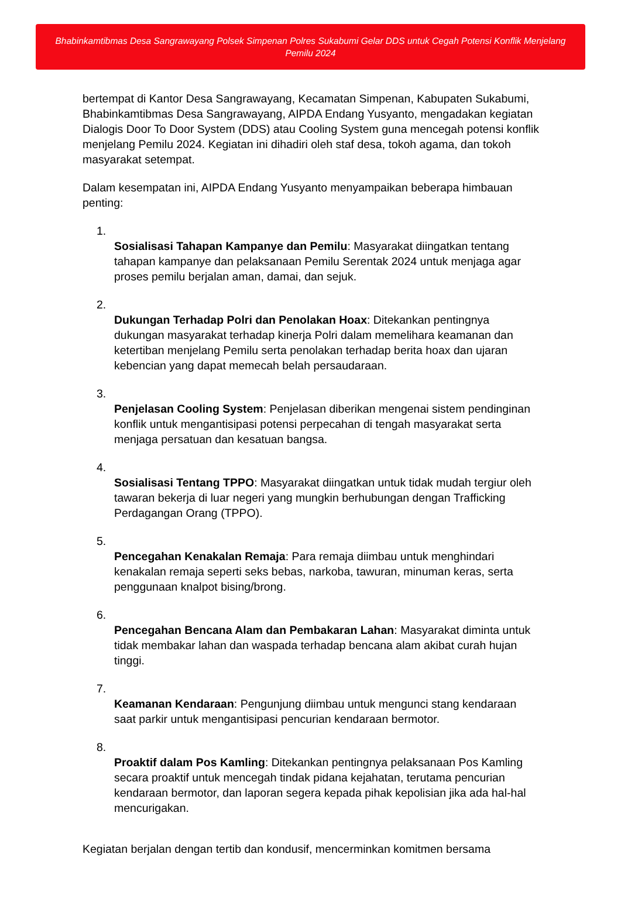Bhabinkamtibmas Desa Sangrawayang Polsek Simpenan Polres Sukabumi Gelar DDS untuk Cegah Potensi Konflik Menjelang Pemilu 2024
bertempat di Kantor Desa Sangrawayang, Kecamatan Simpenan, Kabupaten Sukabumi, Bhabinkamtibmas Desa Sangrawayang, AIPDA Endang Yusyanto, mengadakan kegiatan Dialogis Door To Door System (DDS) atau Cooling System guna mencegah potensi konflik menjelang Pemilu 2024. Kegiatan ini dihadiri oleh staf desa, tokoh agama, dan tokoh masyarakat setempat.
Dalam kesempatan ini, AIPDA Endang Yusyanto menyampaikan beberapa himbauan penting:
1.
Sosialisasi Tahapan Kampanye dan Pemilu: Masyarakat diingatkan tentang tahapan kampanye dan pelaksanaan Pemilu Serentak 2024 untuk menjaga agar proses pemilu berjalan aman, damai, dan sejuk.
2.
Dukungan Terhadap Polri dan Penolakan Hoax: Ditekankan pentingnya dukungan masyarakat terhadap kinerja Polri dalam memelihara keamanan dan ketertiban menjelang Pemilu serta penolakan terhadap berita hoax dan ujaran kebencian yang dapat memecah belah persaudaraan.
3.
Penjelasan Cooling System: Penjelasan diberikan mengenai sistem pendinginan konflik untuk mengantisipasi potensi perpecahan di tengah masyarakat serta menjaga persatuan dan kesatuan bangsa.
4.
Sosialisasi Tentang TPPO: Masyarakat diingatkan untuk tidak mudah tergiur oleh tawaran bekerja di luar negeri yang mungkin berhubungan dengan Trafficking Perdagangan Orang (TPPO).
5.
Pencegahan Kenakalan Remaja: Para remaja diimbau untuk menghindari kenakalan remaja seperti seks bebas, narkoba, tawuran, minuman keras, serta penggunaan knalpot bising/brong.
6.
Pencegahan Bencana Alam dan Pembakaran Lahan: Masyarakat diminta untuk tidak membakar lahan dan waspada terhadap bencana alam akibat curah hujan tinggi.
7.
Keamanan Kendaraan: Pengunjung diimbau untuk mengunci stang kendaraan saat parkir untuk mengantisipasi pencurian kendaraan bermotor.
8.
Proaktif dalam Pos Kamling: Ditekankan pentingnya pelaksanaan Pos Kamling secara proaktif untuk mencegah tindak pidana kejahatan, terutama pencurian kendaraan bermotor, dan laporan segera kepada pihak kepolisian jika ada hal-hal mencurigakan.
Kegiatan berjalan dengan tertib dan kondusif, mencerminkan komitmen bersama